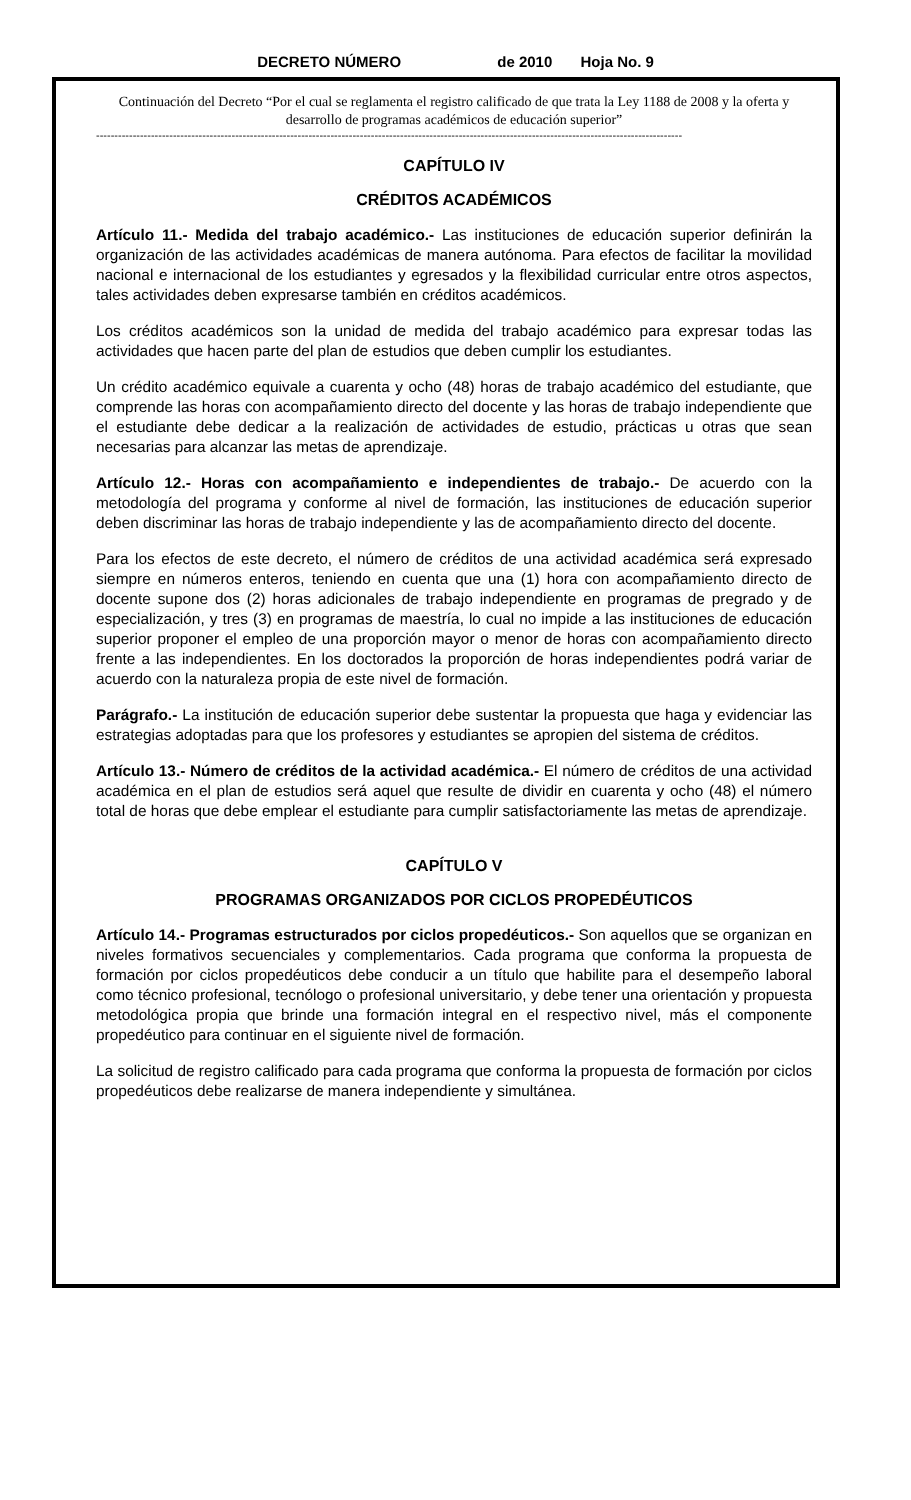DECRETO NÚMERO de 2010 Hoja No. 9
Continuación del Decreto “Por el cual se reglamenta el registro calificado de que trata la Ley 1188 de 2008 y la oferta y desarrollo de programas académicos de educación superior”
----------------------------------------------------------------------------------------------------------------------------------------------------------------
CAPÍTULO IV
CRÉDITOS ACADÉMICOS
Artículo 11.- Medida del trabajo académico.- Las instituciones de educación superior definirán la organización de las actividades académicas de manera autónoma. Para efectos de facilitar la movilidad nacional e internacional de los estudiantes y egresados y la flexibilidad curricular entre otros aspectos, tales actividades deben expresarse también en créditos académicos.
Los créditos académicos son la unidad de medida del trabajo académico para expresar todas las actividades que hacen parte del plan de estudios que deben cumplir los estudiantes.
Un crédito académico equivale a cuarenta y ocho (48) horas de trabajo académico del estudiante, que comprende las horas con acompañamiento directo del docente y las horas de trabajo independiente que el estudiante debe dedicar a la realización de actividades de estudio, prácticas u otras que sean necesarias para alcanzar las metas de aprendizaje.
Artículo 12.- Horas con acompañamiento e independientes de trabajo.- De acuerdo con la metodología del programa y conforme al nivel de formación, las instituciones de educación superior deben discriminar las horas de trabajo independiente y las de acompañamiento directo del docente.
Para los efectos de este decreto, el número de créditos de una actividad académica será expresado siempre en números enteros, teniendo en cuenta que una (1) hora con acompañamiento directo de docente supone dos (2) horas adicionales de trabajo independiente en programas de pregrado y de especialización, y tres (3) en programas de maestría, lo cual no impide a las instituciones de educación superior proponer el empleo de una proporción mayor o menor de horas con acompañamiento directo frente a las independientes. En los doctorados la proporción de horas independientes podrá variar de acuerdo con la naturaleza propia de este nivel de formación.
Parágrafo.- La institución de educación superior debe sustentar la propuesta que haga y evidenciar las estrategias adoptadas para que los profesores y estudiantes se apropien del sistema de créditos.
Artículo 13.- Número de créditos de la actividad académica.- El número de créditos de una actividad académica en el plan de estudios será aquel que resulte de dividir en cuarenta y ocho (48) el número total de horas que debe emplear el estudiante para cumplir satisfactoriamente las metas de aprendizaje.
CAPÍTULO V
PROGRAMAS ORGANIZADOS POR CICLOS PROPEDÉUTICOS
Artículo 14.- Programas estructurados por ciclos propedéuticos.- Son aquellos que se organizan en niveles formativos secuenciales y complementarios. Cada programa que conforma la propuesta de formación por ciclos propedéuticos debe conducir a un título que habilite para el desempeño laboral como técnico profesional, tecnólogo o profesional universitario, y debe tener una orientación y propuesta metodológica propia que brinde una formación integral en el respectivo nivel, más el componente propedéutico para continuar en el siguiente nivel de formación.
La solicitud de registro calificado para cada programa que conforma la propuesta de formación por ciclos propedéuticos debe realizarse de manera independiente y simultánea.